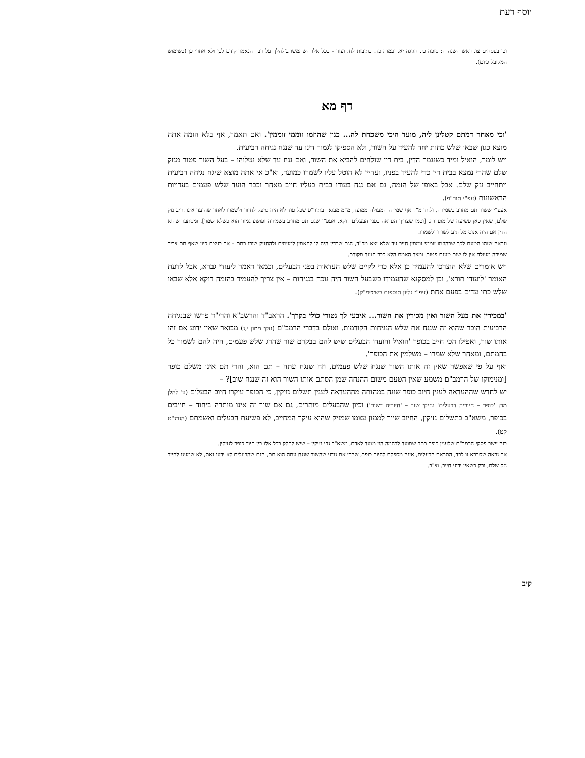יוסף דעת
וכן בפסחים צו. ראש השנה ה: סוכה כז. חגיגה יא. יבמות כד. כתובות לח. ועוד – בכל אלו השתמשו ב'להלן' על דבר הנאמר קודם לכן ולא אחרי כן (כשימוש המקובל כיום).
דף מא
'וכי מאחר דמתם קטלינן ליה, מועד היכי משכחת לה... כגון שהוזמו זוממי זוממין'. ואם תאמר, אף בלא הזמה אתה מוצא כגון שבאו שלש כתות יחד להעיד על השור, ולא הספיקו לגמור דינו עד שנגח נגיחה רביעית.
ויש לומר, הואיל ומיד כשנגמר הדין, בית דין שולחים להביא את השור, ואם נגח עד שלא נטלוהו – בעל השור פטור מנזק שלם שהרי נמצא בבית דין כדי להעיד בפניו, ועדיין לא הוטל עליו לשמרו כמועד, וא"כ אי אתה מוצא שיגח נגיחה רביעית ויתחייב נזק שלם. אבל באופן של הזמה, גם אם נגח בעודו בבית בעליו חייב מאחר וכבר הועד שלש פעמים בעדויות הראשונות (עפ"י תור"פ).
אעפ"י ששור תם מחויב בשמירה, ולחד מ"ד אף שמירה המעולה ממועד, מ"מ מבואר בתור"פ שכל עוד לא היה סיפק לחזור ולשמרו לאחר שהועד אינו חייב נזק שלם, שאין כאן פשיעה של מועדות. [וכמו שצריך העדאה בפני הבעלים דוקא, אעפ"י שגם תם מחויב בשמירה ופושע גמור הוא כשלא שמר]. ומסתבר שהוא הדין אם היה אנוס מלהגיע לשורו ולשמרו.
ונראה שזהו הטעם לכך שבהוזמו זוממי זוממין חייב עד שלא יצא מב"ד, הגם שבדין היה לו להאמין למזימים ולהחזיק שורו כתם – אך בעצם כיון שאף תם צריך שמירה מעולה אין לו שום טענת פטור. ומצד האמת הלא כבר הועד מקודם.
ויש אומרים שלא הוצרכו להעמיד כן אלא כדי לקיים שלש העדאות בפני הבעלים, וכמאן דאמר ליעודי גברא, אבל לדעת האומר 'ליעודי תורא', וכן למסקנא שהעמידו כשבעל השור היה נוכח בנגיחות – אין צריך להעמיד בהזמה דוקא אלא שבאו שלש כתי עדים בפעם אחת (עפ"י גליון תוספות בשיטמ"ק).
'במכירין את בעל השור ואין מכירין את השור... איבעי לך נטורי כולי בקרך'. הראב"ד והרשב"א והרי"ד פרשו שבנגיחה הרביעית הוכר שהוא זה שנגח את שלש הנגיחות הקודמות. ואולם בדברי הרמב"ם (נזקי ממון י,ג) מבואר שאין ידוע אם זהו אותו שור, ואפילו הכי חייב בכופר 'הואיל והועדו הבעלים שיש להם בבקרם שור שהרג שלש פעמים, היה להם לשמור כל בהמתם, ומאחר שלא שמרו – משלמין את הכופר'.
ואף על פי שאפשר שאין זה אותו השור שנגח שלש פעמים, וזה שנגח עתה – תם הוא, והרי תם אינו משלם כופר [ומנימוקו של הרמב"ם משמע שאין הטעם משום ההנחה שמן הסתם אותו השור הוא זה שנגח שוב]? –
יש לחדש שההעדאה לענין חיוב כופר שונה במהותה מההעדאה לענין תשלום נזיקין, כי הכופר עיקרו חיוב הבעלים (ע' להלן מד: 'כופר – חיוביה דבעלים' ונזיקי שור – 'חיוביה דשור') וכיון שהבעלים מותרים, גם אם שור זה אינו מותרה ביחוד – חייבים בכופר, משא"כ בתשלום נזיקין, החיוב שייך לממון עצמו שמזיק שהוא עיקר המחייב, לא פשיעת הבעלים ואשמתם (הגרנ"ט קט).
בזה יישב פסקי הרמב"ם שלענין כופר כתב שמועד לבהמה הוי מועד לאדם, משא"כ גבי נזיקין – שיש לחלק בכל אלו בין חיוב כופר לנזיקין.
אך נראה שסברא זו לבד, התראת הבעלים, אינה מספקת לחיוב כופר, שהרי אם נודע שהשור שנגח עתה הוא תם, הגם שהבעלים לא ידעו זאת, לא שמענו לחייב נזק שלם, ורק כשאין ידוע חייב. וצ"ב.
קיב